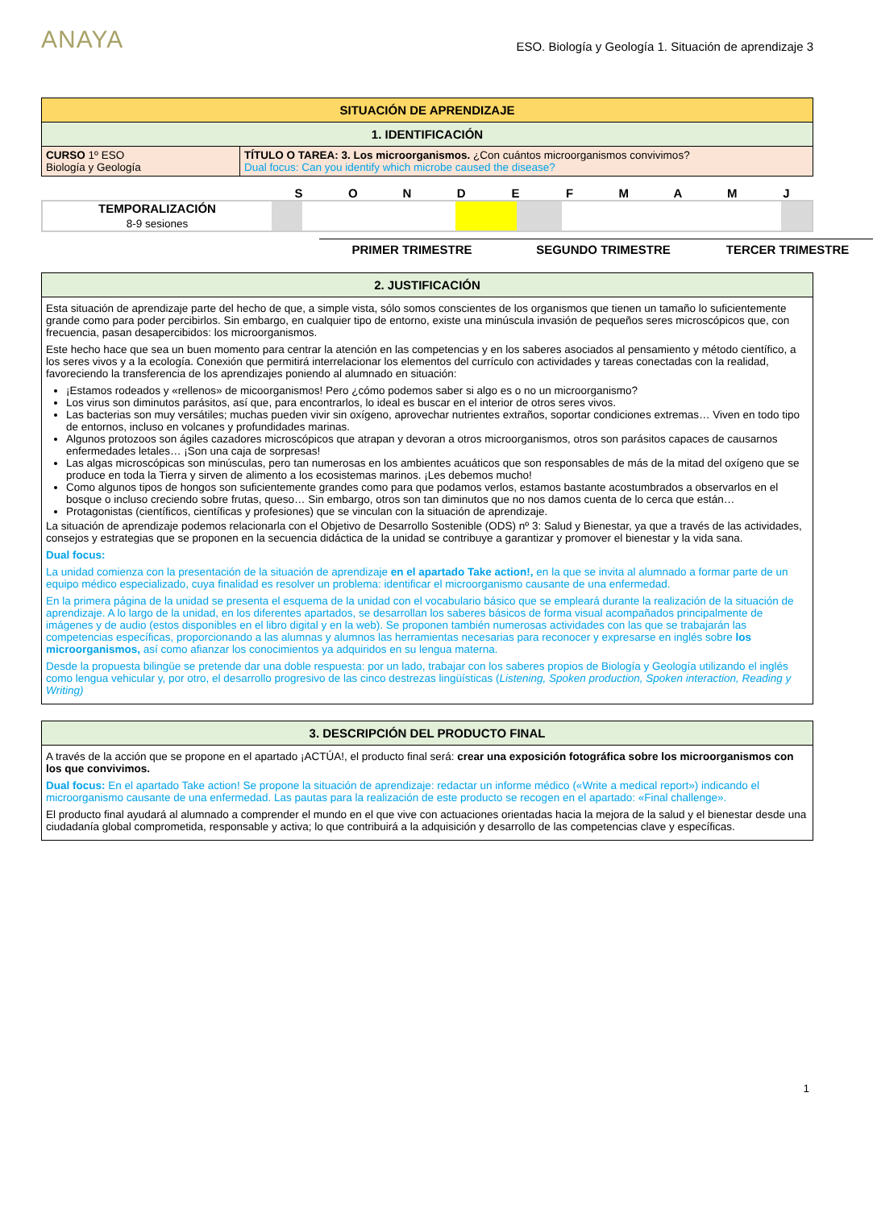ANAYA
ESO. Biología y Geología 1. Situación de aprendizaje 3
| SITUACIÓN DE APRENDIZAJE | |
| 1. IDENTIFICACIÓN | |
| CURSO 1º ESO Biología y Geología | TÍTULO O TAREA: 3. Los microorganismos. ¿Con cuántos microorganismos convivimos? Dual focus: Can you identify which microbe caused the disease? |
SONDEFMAMJ
TEMPORALIZACIÓN
8-9 sesiones
PRIMER TRIMESTRE SEGUNDO TRIMESTRE TERCER TRIMESTRE
| 2. JUSTIFICACIÓN |
| Esta situación de aprendizaje parte del hecho de que, a simple vista, sólo somos conscientes de los organismos que tienen un tamaño lo suficientemente grande como para poder percibirlos. Sin embargo, en cualquier tipo de entorno, existe una minúscula invasión de pequeños seres microscópicos que, con frecuencia, pasan desapercibidos: los microorganismos. Este hecho hace que sea un buen momento para centrar la atención en las competencias y en los saberes asociados al pensamiento y método científico, a los seres vivos y a la ecología. Conexión que permitirá interrelacionar los elementos del currículo con actividades y tareas conectadas con la realidad, favoreciendo la transferencia de los aprendizajes poniendo al alumnado en situación: ¡Estamos rodeados y «rellenos» de micoorganismos! Pero ¿cómo podemos saber si algo es o no un microorganismo? Los virus son diminutos parásitos, así que, para encontrarlos, lo ideal es buscar en el interior de otros seres vivos. Las bacterias son muy versátiles; muchas pueden vivir sin oxígeno, aprovechar nutrientes extraños, soportar condiciones extremas… Viven en todo tipo de entornos, incluso en volcanes y profundidades marinas. Algunos protozoos son ágiles cazadores microscópicos que atrapan y devoran a otros microorganismos, otros son parásitos capaces de causarnos enfermedades letales… ¡Son una caja de sorpresas! Las algas microscópicas son minúsculas, pero tan numerosas en los ambientes acuáticos que son responsables de más de la mitad del oxígeno que se produce en toda la Tierra y sirven de alimento a los ecosistemas marinos. ¡Les debemos mucho! Como algunos tipos de hongos son suficientemente grandes como para que podamos verlos, estamos bastante acostumbrados a observarlos en el bosque o incluso creciendo sobre frutas, queso… Sin embargo, otros son tan diminutos que no nos damos cuenta de lo cerca que están… Protagonistas (científicos, científicas y profesiones) que se vinculan con la situación de aprendizaje. La situación de aprendizaje podemos relacionarla con el Objetivo de Desarrollo Sostenible (ODS) nº 3: Salud y Bienestar, ya que a través de las actividades, consejos y estrategias que se proponen en la secuencia didáctica de la unidad se contribuye a garantizar y promover el bienestar y la vida sana. Dual focus: La unidad comienza con la presentación de la situación de aprendizaje en el apartado Take action!, en la que se invita al alumnado a formar parte de un equipo médico especializado, cuya finalidad es resolver un problema: identificar el microorganismo causante de una enfermedad. En la primera página de la unidad se presenta el esquema de la unidad con el vocabulario básico que se empleará durante la realización de la situación de aprendizaje. A lo largo de la unidad, en los diferentes apartados, se desarrollan los saberes básicos de forma visual acompañados principalmente de imágenes y de audio (estos disponibles en el libro digital y en la web). Se proponen también numerosas actividades con las que se trabajarán las competencias específicas, proporcionando a las alumnas y alumnos las herramientas necesarias para reconocer y expresarse en inglés sobre los microorganismos, así como afianzar los conocimientos ya adquiridos en su lengua materna. Desde la propuesta bilingüe se pretende dar una doble respuesta: por un lado, trabajar con los saberes propios de Biología y Geología utilizando el inglés como lengua vehicular y, por otro, el desarrollo progresivo de las cinco destrezas lingüísticas ( Listening, Spoken production, Spoken interaction, Reading y Writing) |
| 3. DESCRIPCIÓN DEL PRODUCTO FINAL |
| A través de la acción que se propone en el apartado ¡ACTÚA!, el producto final será: crear una exposición fotográfica sobre los microorganismos con los que convivimos. Dual focus: En el apartado Take action! Se propone la situación de aprendizaje: redactar un informe médico («Write a medical report») indicando el microorganismo causante de una enfermedad. Las pautas para la realización de este producto se recogen en el apartado: «Final challenge». El producto final ayudará al alumnado a comprender el mundo en el que vive con actuaciones orientadas hacia la mejora de la salud y el bienestar desde una ciudadanía global comprometida, responsable y activa; lo que contribuirá a la adquisición y desarrollo de las competencias clave y específicas. |
1